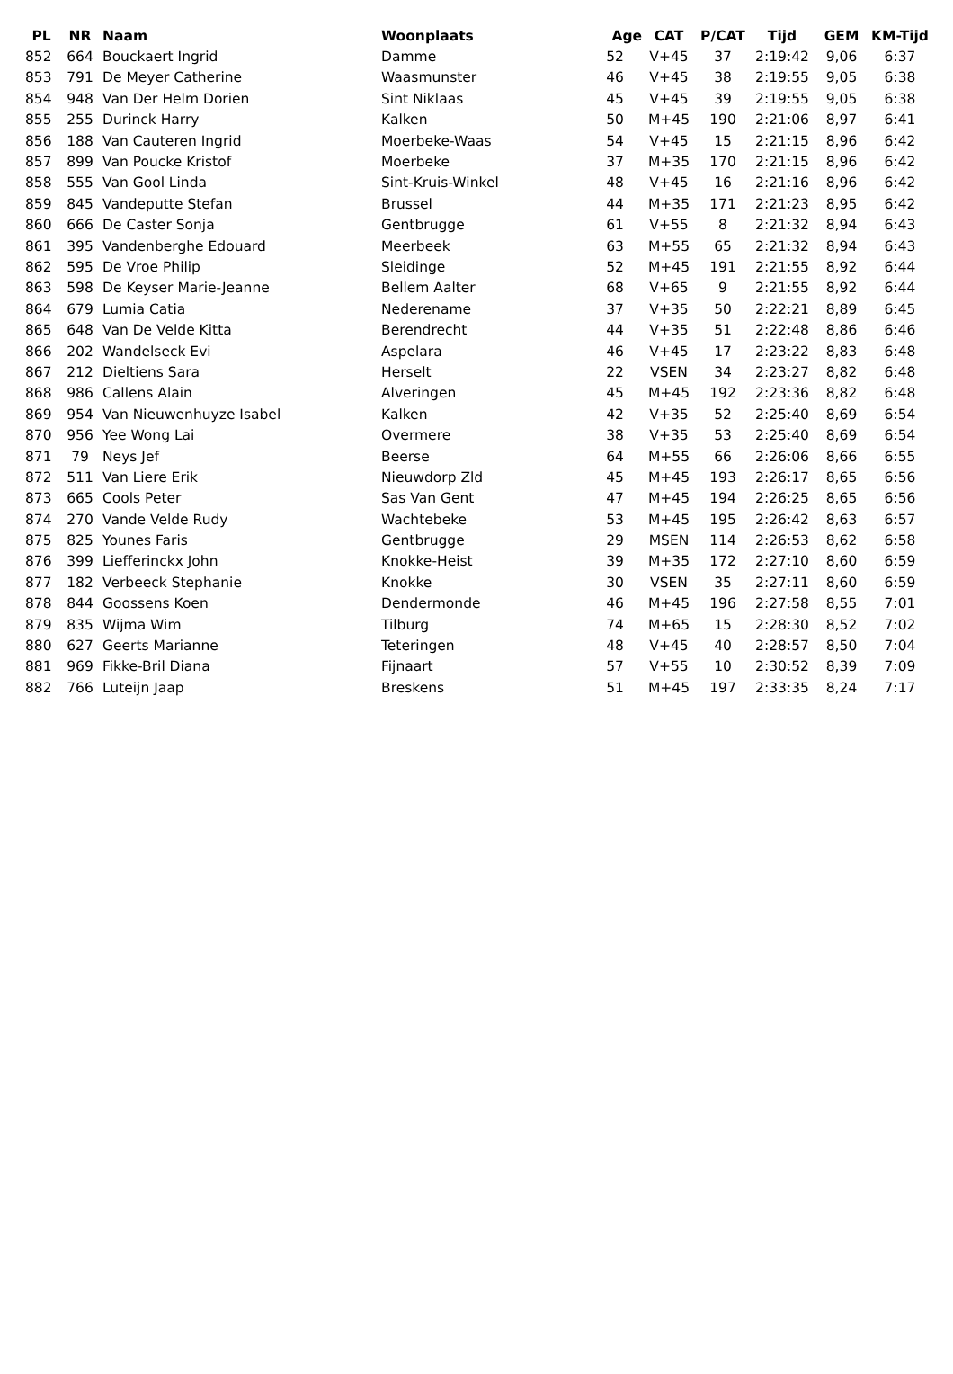| PL | NR | Naam | Woonplaats | Age | CAT | P/CAT | Tijd | GEM | KM-Tijd |
| --- | --- | --- | --- | --- | --- | --- | --- | --- | --- |
| 852 | 664 | Bouckaert Ingrid | Damme | 52 | V+45 | 37 | 2:19:42 | 9,06 | 6:37 |
| 853 | 791 | De Meyer Catherine | Waasmunster | 46 | V+45 | 38 | 2:19:55 | 9,05 | 6:38 |
| 854 | 948 | Van Der Helm Dorien | Sint Niklaas | 45 | V+45 | 39 | 2:19:55 | 9,05 | 6:38 |
| 855 | 255 | Durinck Harry | Kalken | 50 | M+45 | 190 | 2:21:06 | 8,97 | 6:41 |
| 856 | 188 | Van Cauteren Ingrid | Moerbeke-Waas | 54 | V+45 | 15 | 2:21:15 | 8,96 | 6:42 |
| 857 | 899 | Van Poucke Kristof | Moerbeke | 37 | M+35 | 170 | 2:21:15 | 8,96 | 6:42 |
| 858 | 555 | Van Gool Linda | Sint-Kruis-Winkel | 48 | V+45 | 16 | 2:21:16 | 8,96 | 6:42 |
| 859 | 845 | Vandeputte Stefan | Brussel | 44 | M+35 | 171 | 2:21:23 | 8,95 | 6:42 |
| 860 | 666 | De Caster Sonja | Gentbrugge | 61 | V+55 | 8 | 2:21:32 | 8,94 | 6:43 |
| 861 | 395 | Vandenberghe Edouard | Meerbeek | 63 | M+55 | 65 | 2:21:32 | 8,94 | 6:43 |
| 862 | 595 | De Vroe Philip | Sleidinge | 52 | M+45 | 191 | 2:21:55 | 8,92 | 6:44 |
| 863 | 598 | De Keyser Marie-Jeanne | Bellem Aalter | 68 | V+65 | 9 | 2:21:55 | 8,92 | 6:44 |
| 864 | 679 | Lumia Catia | Nederename | 37 | V+35 | 50 | 2:22:21 | 8,89 | 6:45 |
| 865 | 648 | Van De Velde Kitta | Berendrecht | 44 | V+35 | 51 | 2:22:48 | 8,86 | 6:46 |
| 866 | 202 | Wandelseck Evi | Aspelara | 46 | V+45 | 17 | 2:23:22 | 8,83 | 6:48 |
| 867 | 212 | Dieltiens Sara | Herselt | 22 | VSEN | 34 | 2:23:27 | 8,82 | 6:48 |
| 868 | 986 | Callens Alain | Alveringen | 45 | M+45 | 192 | 2:23:36 | 8,82 | 6:48 |
| 869 | 954 | Van Nieuwenhuyze Isabel | Kalken | 42 | V+35 | 52 | 2:25:40 | 8,69 | 6:54 |
| 870 | 956 | Yee Wong Lai | Overmere | 38 | V+35 | 53 | 2:25:40 | 8,69 | 6:54 |
| 871 | 79 | Neys Jef | Beerse | 64 | M+55 | 66 | 2:26:06 | 8,66 | 6:55 |
| 872 | 511 | Van Liere Erik | Nieuwdorp Zld | 45 | M+45 | 193 | 2:26:17 | 8,65 | 6:56 |
| 873 | 665 | Cools Peter | Sas Van Gent | 47 | M+45 | 194 | 2:26:25 | 8,65 | 6:56 |
| 874 | 270 | Vande Velde Rudy | Wachtebeke | 53 | M+45 | 195 | 2:26:42 | 8,63 | 6:57 |
| 875 | 825 | Younes Faris | Gentbrugge | 29 | MSEN | 114 | 2:26:53 | 8,62 | 6:58 |
| 876 | 399 | Liefferinckx John | Knokke-Heist | 39 | M+35 | 172 | 2:27:10 | 8,60 | 6:59 |
| 877 | 182 | Verbeeck Stephanie | Knokke | 30 | VSEN | 35 | 2:27:11 | 8,60 | 6:59 |
| 878 | 844 | Goossens Koen | Dendermonde | 46 | M+45 | 196 | 2:27:58 | 8,55 | 7:01 |
| 879 | 835 | Wijma Wim | Tilburg | 74 | M+65 | 15 | 2:28:30 | 8,52 | 7:02 |
| 880 | 627 | Geerts Marianne | Teteringen | 48 | V+45 | 40 | 2:28:57 | 8,50 | 7:04 |
| 881 | 969 | Fikke-Bril Diana | Fijnaart | 57 | V+55 | 10 | 2:30:52 | 8,39 | 7:09 |
| 882 | 766 | Luteijn Jaap | Breskens | 51 | M+45 | 197 | 2:33:35 | 8,24 | 7:17 |